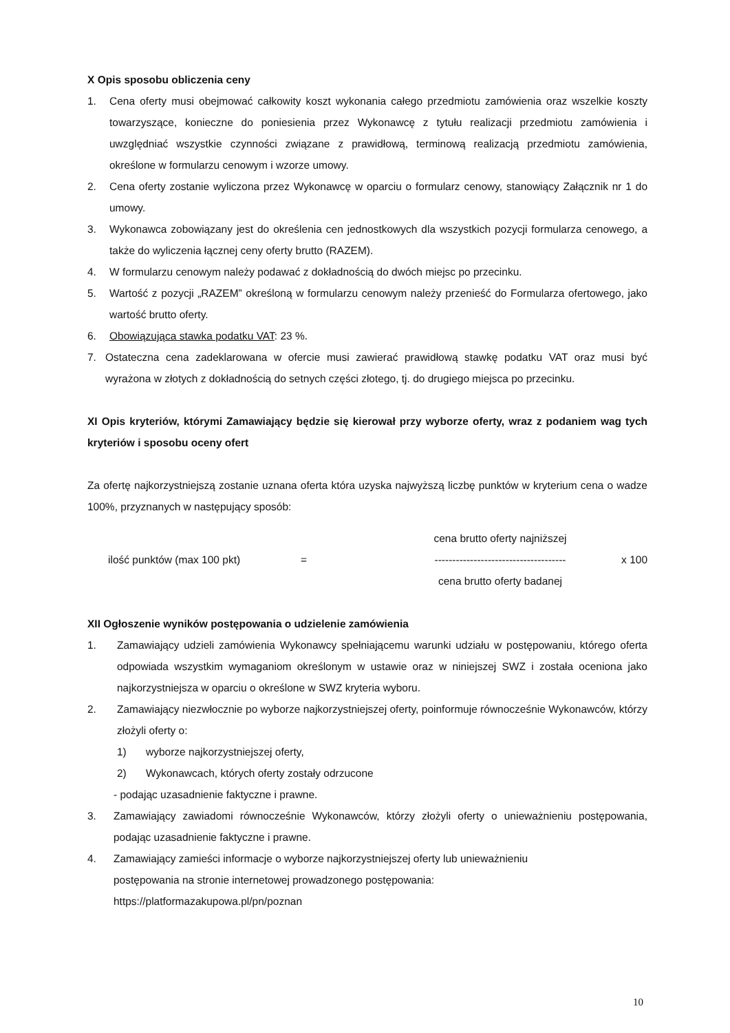X Opis sposobu obliczenia ceny
1. Cena oferty musi obejmować całkowity koszt wykonania całego przedmiotu zamówienia oraz wszelkie koszty towarzyszące, konieczne do poniesienia przez Wykonawcę z tytułu realizacji przedmiotu zamówienia i uwzględniać wszystkie czynności związane z prawidłową, terminową realizacją przedmiotu zamówienia, określone w formularzu cenowym i wzorze umowy.
2. Cena oferty zostanie wyliczona przez Wykonawcę w oparciu o formularz cenowy, stanowiący Załącznik nr 1 do umowy.
3. Wykonawca zobowiązany jest do określenia cen jednostkowych dla wszystkich pozycji formularza cenowego, a także do wyliczenia łącznej ceny oferty brutto (RAZEM).
4. W formularzu cenowym należy podawać z dokładnością do dwóch miejsc po przecinku.
5. Wartość z pozycji „RAZEM” określoną w formularzu cenowym należy przenieść do Formularza ofertowego, jako wartość brutto oferty.
6. Obowiązująca stawka podatku VAT: 23 %.
7. Ostateczna cena zadeklarowana w ofercie musi zawierać prawidłową stawkę podatku VAT oraz musi być wyrażona w złotych z dokładnością do setnych części złotego, tj. do drugiego miejsca po przecinku.
XI Opis kryteriów, którymi Zamawiający będzie się kierował przy wyborze oferty, wraz z podaniem wag tych kryteriów i sposobu oceny ofert
Za ofertę najkorzystniejszą zostanie uznana oferta która uzyska najwyższą liczbę punktów w kryterium cena o wadze 100%, przyznanych w następujący sposób:
cena brutto oferty najniższej ilość punktów (max 100 pkt) = ------------------------------------- x 100 cena brutto oferty badanej
XII Ogłoszenie wyników postępowania o udzielenie zamówienia
1. Zamawiający udzieli zamówienia Wykonawcy spełniającemu warunki udziału w postępowaniu, którego oferta odpowiada wszystkim wymaganiom określonym w ustawie oraz w niniejszej SWZ i została oceniona jako najkorzystniejsza w oparciu o określone w SWZ kryteria wyboru.
2. Zamawiający niezwłocznie po wyborze najkorzystniejszej oferty, poinformuje równocześnie Wykonawców, którzy złożyli oferty o:
1) wyborze najkorzystniejszej oferty,
2) Wykonawcach, których oferty zostały odrzucone
- podając uzasadnienie faktyczne i prawne.
3. Zamawiający zawiadomi równocześnie Wykonawców, którzy złożyli oferty o unieważnieniu postępowania, podając uzasadnienie faktyczne i prawne.
4. Zamawiający zamieści informacje o wyborze najkorzystniejszej oferty lub unieważnieniu
postępowania na stronie internetowej prowadzonego postępowania:
https://platformazakupowa.pl/pn/poznan
10